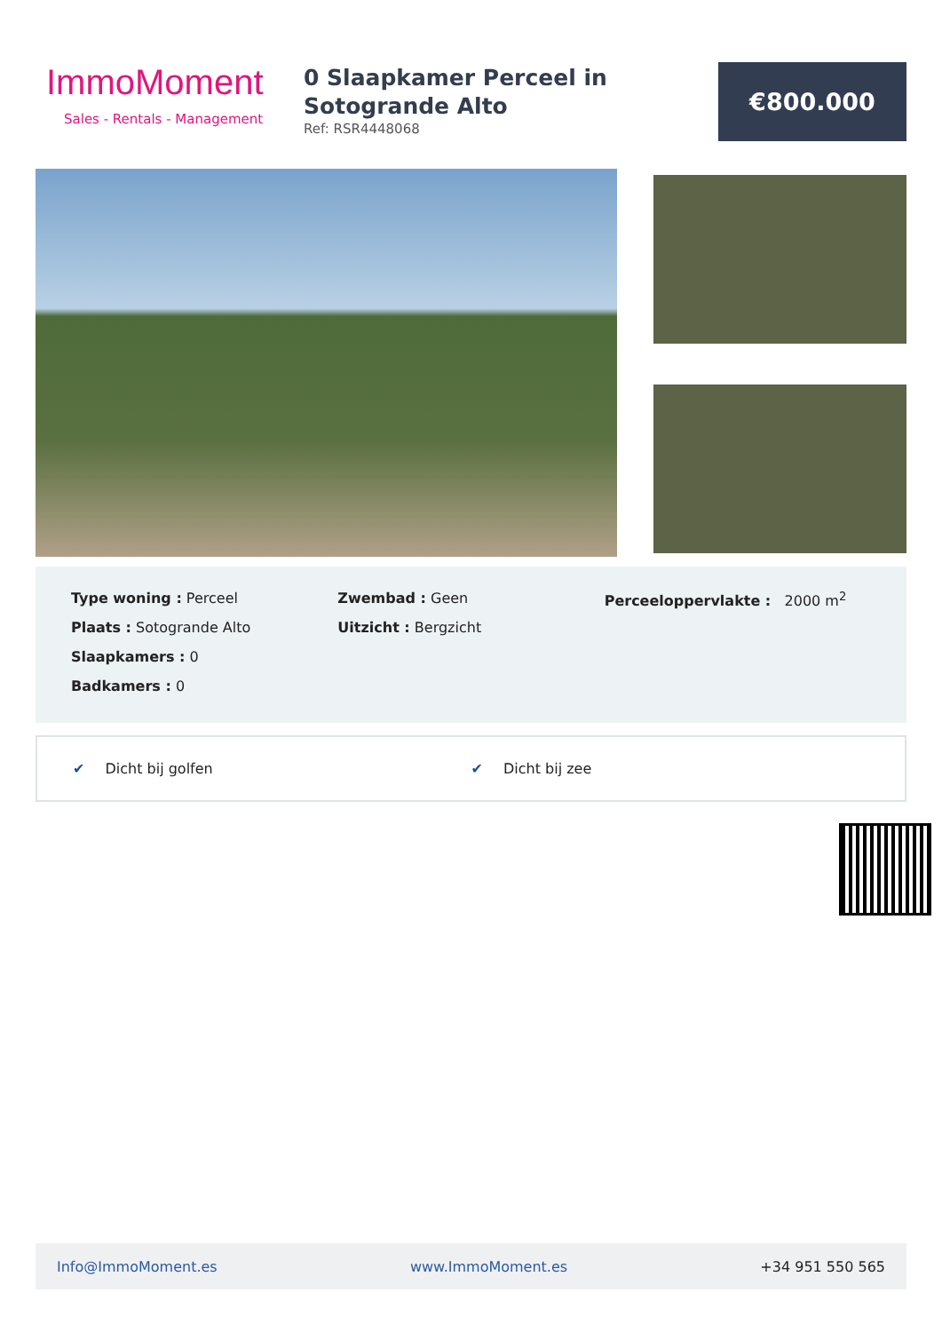ImmoMoment
Sales - Rentals - Management
0 Slaapkamer Perceel in Sotogrande Alto
Ref: RSR4448068
€800.000
Type woning : Perceel
Plaats : Sotogrande Alto
Slaapkamers : 0
Badkamers : 0
Zwembad : Geen
Uitzicht : Bergzicht
Perceeloppervlakte : 2000 m<sup>2</sup>
✔ Dicht bij golfen ✔ Dicht bij zee
Info@ImmoMoment.es www.ImmoMoment.es +34 951 550 565